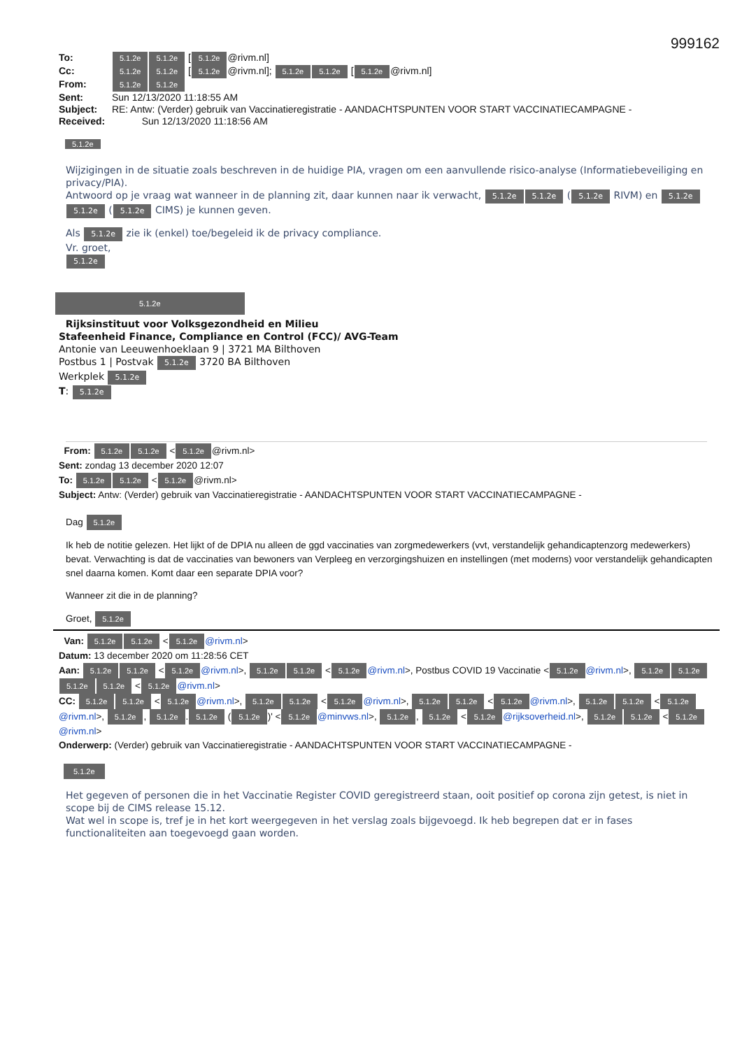999162
To: 5.1.2e 5.1.2e [5.1.2e @rivm.nl]
Cc: 5.1.2e 5.1.2e [5.1.2e @rivm.nl]; 5.1.2e 5.1.2e [5.1.2e @rivm.nl]
From: 5.1.2e 5.1.2e
Sent: Sun 12/13/2020 11:18:55 AM
Subject: RE: Antw: (Verder) gebruik van Vaccinatieregistratie - AANDACHTSPUNTEN VOOR START VACCINATIECAMPAGNE -
Received: Sun 12/13/2020 11:18:56 AM
5.1.2e
Wijzigingen in de situatie zoals beschreven in de huidige PIA, vragen om een aanvullende risico-analyse (Informatiebeveiliging en privacy/PIA).
Antwoord op je vraag wat wanneer in de planning zit, daar kunnen naar ik verwacht, 5.1.2e 5.1.2e (5.1.2e RIVM) en 5.1.2e 5.1.2e (5.1.2e CIMS) je kunnen geven.
Als 5.1.2e zie ik (enkel) toe/begeleid ik de privacy compliance.
Vr. groet,
5.1.2e
5.1.2e
Rijksinstituut voor Volksgezondheid en Milieu
Stafeenheid Finance, Compliance en Control (FCC)/ AVG-Team
Antonie van Leeuwenhoeklaan 9 | 3721 MA Bilthoven
Postbus 1 | Postvak 5.1.2e 3720 BA Bilthoven
Werkplek 5.1.2e
T: 5.1.2e
From: 5.1.2e 5.1.2e < 5.1.2e @rivm.nl>
Sent: zondag 13 december 2020 12:07
To: 5.1.2e 5.1.2e < 5.1.2e @rivm.nl>
Subject: Antw: (Verder) gebruik van Vaccinatieregistratie - AANDACHTSPUNTEN VOOR START VACCINATIECAMPAGNE -
Dag 5.1.2e
Ik heb de notitie gelezen. Het lijkt of de DPIA nu alleen de ggd vaccinaties van zorgmedewerkers (vvt, verstandelijk gehandicaptenzorg medewerkers) bevat. Verwachting is dat de vaccinaties van bewoners van Verpleeg en verzorgingshuizen en instellingen (met moderns) voor verstandelijk gehandicapten snel daarna komen. Komt daar een separate DPIA voor?
Wanneer zit die in de planning?
Groet, 5.1.2e
Van: 5.1.2e 5.1.2e < 5.1.2e @rivm.nl>
Datum: 13 december 2020 om 11:28:56 CET
Aan: 5.1.2e 5.1.2e < 5.1.2e @rivm.nl>, 5.1.2e 5.1.2e < 5.1.2e @rivm.nl>, Postbus COVID 19 Vaccinatie < 5.1.2e @rivm.nl>, 5.1.2e 5.1.2e 5.1.2e 5.1.2e < 5.1.2e @rivm.nl>
CC: 5.1.2e 5.1.2e < 5.1.2e @rivm.nl>, 5.1.2e 5.1.2e < 5.1.2e @rivm.nl>, 5.1.2e 5.1.2e < 5.1.2e @rivm.nl>, 5.1.2e 5.1.2e < 5.1.2e @rivm.nl>, 5.1.2e, 5.1.2e. 5.1.2e (5.1.2e)' < 5.1.2e @minvws.nl>, 5.1.2e, 5.1.2e < 5.1.2e @rijksoverheid.nl>, 5.1.2e 5.1.2e < 5.1.2e @rivm.nl>
Onderwerp: (Verder) gebruik van Vaccinatieregistratie - AANDACHTSPUNTEN VOOR START VACCINATIECAMPAGNE -
5.1.2e
Het gegeven of personen die in het Vaccinatie Register COVID geregistreerd staan, ooit positief op corona zijn getest, is niet in scope bij de CIMS release 15.12.
Wat wel in scope is, tref je in het kort weergegeven in het verslag zoals bijgevoegd. Ik heb begrepen dat er in fases functionaliteiten aan toegevoegd gaan worden.